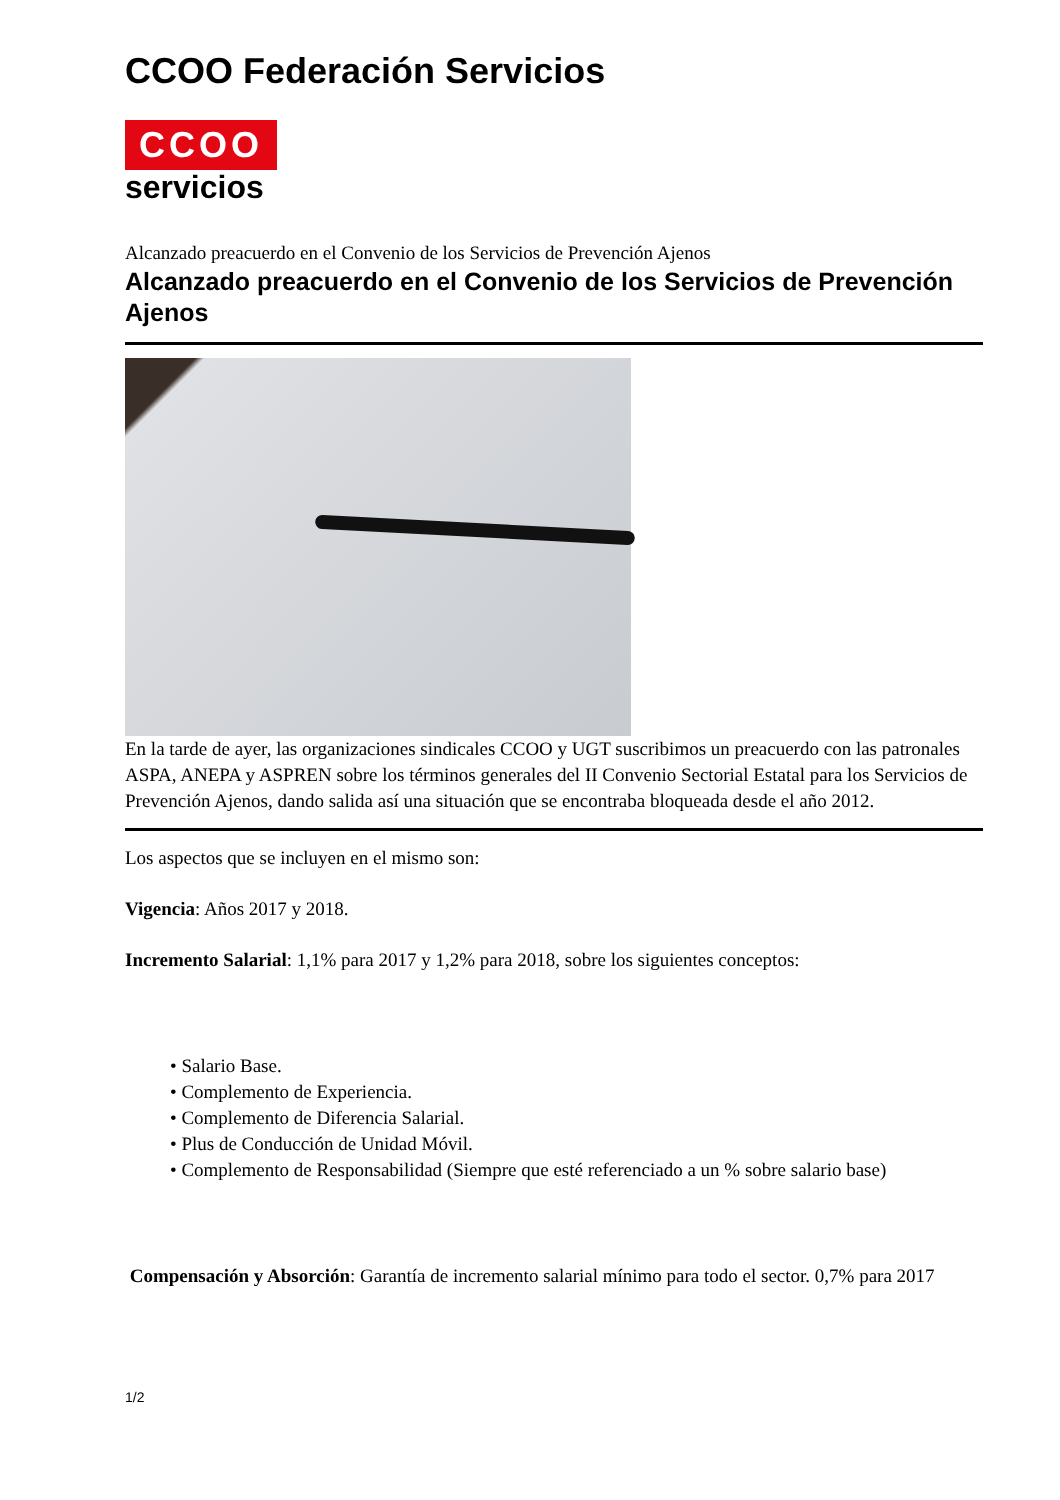CCOO Federación Servicios
CCOO
servicios
Alcanzado preacuerdo en el Convenio de los Servicios de Prevención Ajenos
Alcanzado preacuerdo en el Convenio de los Servicios de Prevención Ajenos
En la tarde de ayer, las organizaciones sindicales CCOO y UGT suscribimos un preacuerdo con las patronales ASPA, ANEPA y ASPREN sobre los términos generales del II Convenio Sectorial Estatal para los Servicios de Prevención Ajenos, dando salida así una situación que se encontraba bloqueada desde el año 2012.
Los aspectos que se incluyen en el mismo son:
Vigencia: Años 2017 y 2018.
Incremento Salarial: 1,1% para 2017 y 1,2% para 2018, sobre los siguientes conceptos:
• Salario Base.
• Complemento de Experiencia.
• Complemento de Diferencia Salarial.
• Plus de Conducción de Unidad Móvil.
• Complemento de Responsabilidad (Siempre que esté referenciado a un % sobre salario base)
Compensación y Absorción: Garantía de incremento salarial mínimo para todo el sector. 0,7% para 2017
1/2